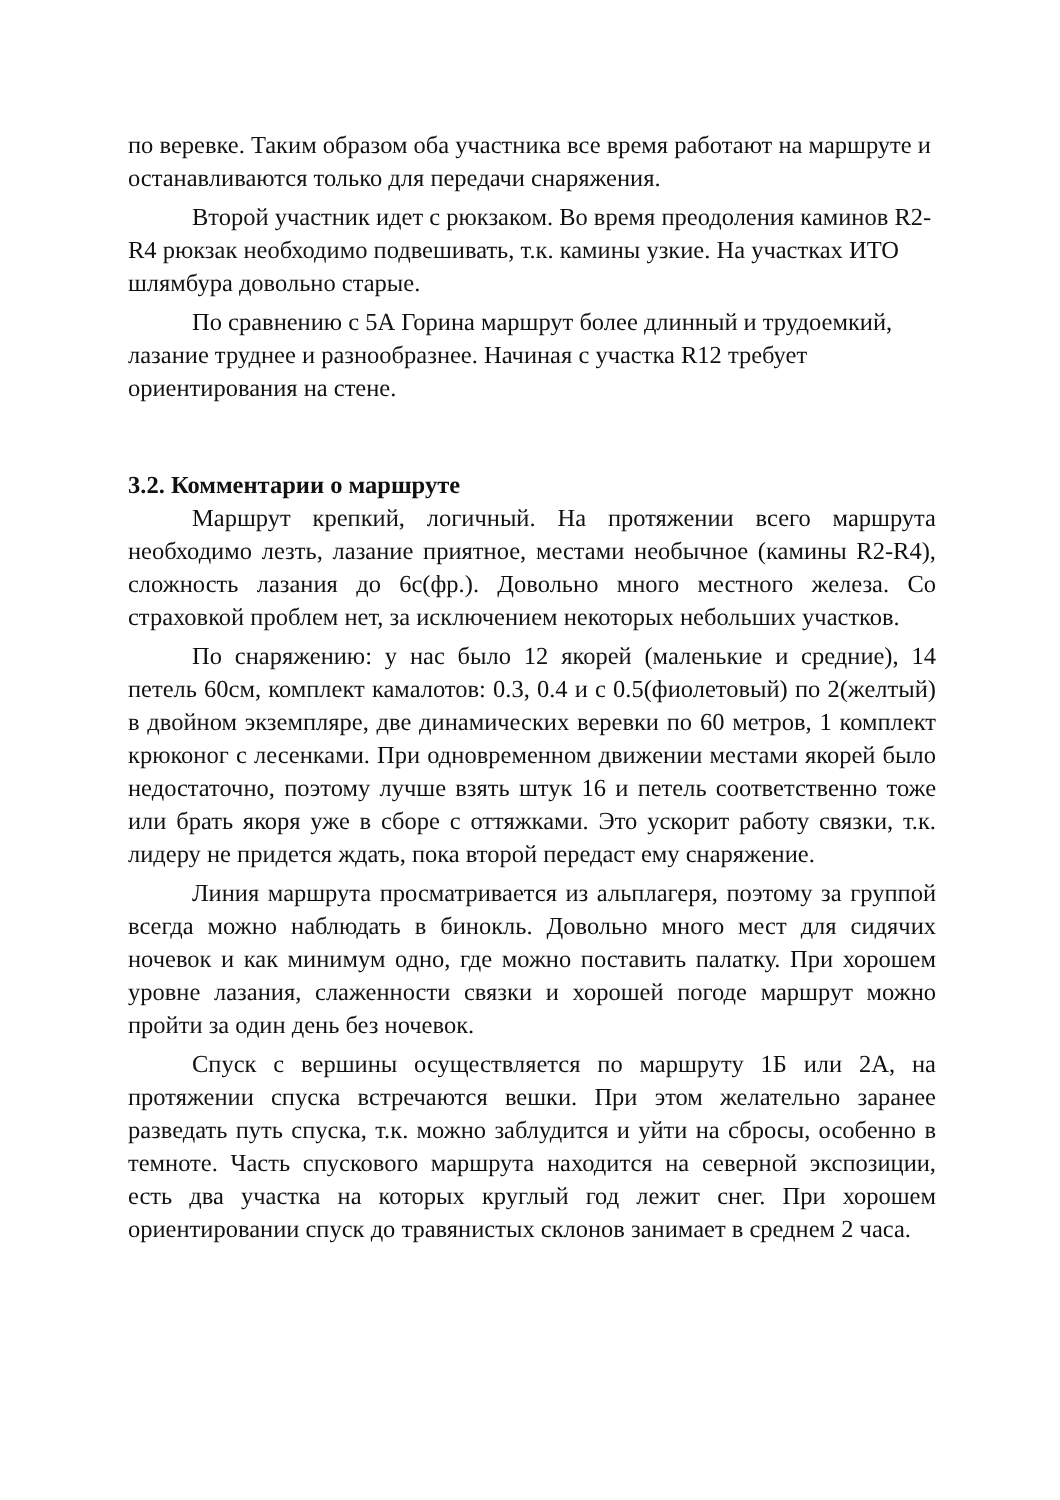по веревке. Таким образом оба участника все время работают на маршруте и останавливаются только для передачи снаряжения.
Второй участник идет с рюкзаком. Во время преодоления каминов R2-R4 рюкзак необходимо подвешивать, т.к. камины узкие. На участках ИТО шлямбура довольно старые.
По сравнению с 5А Горина маршрут более длинный и трудоемкий, лазание труднее и разнообразнее. Начиная с участка R12 требует ориентирования на стене.
3.2. Комментарии о маршруте
Маршрут крепкий, логичный. На протяжении всего маршрута необходимо лезть, лазание приятное, местами необычное (камины R2-R4), сложность лазания до 6c(фр.). Довольно много местного железа. Со страховкой проблем нет, за исключением некоторых небольших участков.
По снаряжению: у нас было 12 якорей (маленькие и средние), 14 петель 60см, комплект камалотов: 0.3, 0.4 и с 0.5(фиолетовый) по 2(желтый) в двойном экземпляре, две динамических веревки по 60 метров, 1 комплект крюконог с лесенками. При одновременном движении местами якорей было недостаточно, поэтому лучше взять штук 16 и петель соответственно тоже или брать якоря уже в сборе с оттяжками. Это ускорит работу связки, т.к. лидеру не придется ждать, пока второй передаст ему снаряжение.
Линия маршрута просматривается из альплагеря, поэтому за группой всегда можно наблюдать в бинокль. Довольно много мест для сидячих ночевок и как минимум одно, где можно поставить палатку. При хорошем уровне лазания, слаженности связки и хорошей погоде маршрут можно пройти за один день без ночевок.
Спуск с вершины осуществляется по маршруту 1Б или 2А, на протяжении спуска встречаются вешки. При этом желательно заранее разведать путь спуска, т.к. можно заблудится и уйти на сбросы, особенно в темноте. Часть спускового маршрута находится на северной экспозиции, есть два участка на которых круглый год лежит снег. При хорошем ориентировании спуск до травянистых склонов занимает в среднем 2 часа.